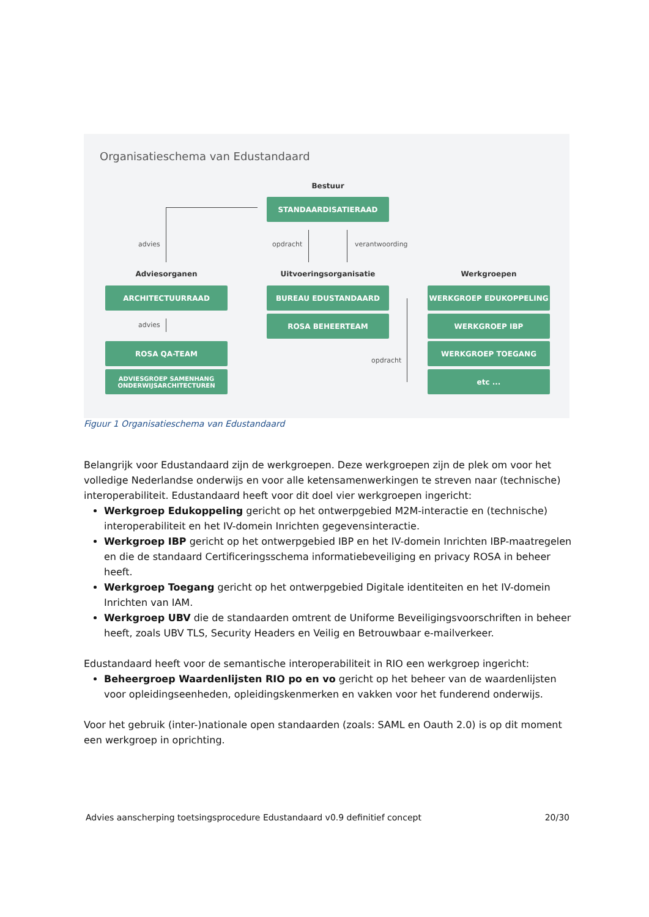Organisatieschema van Edustandaard
Bestuur
STANDAARDISATIERAAD
advies opdracht verantwoording
Adviesorganen Uitvoeringsorganisatie Werkgroepen
ARCHITECTUURRAAD BUREAU EDUSTANDAARD WERKGROEP EDUKOPPELING
advies
ROSA BEHEERTEAM WERKGROEP IBP
ROSA QA-TEAM
opdracht
WERKGROEP TOEGANG
ADVIESGROEP SAMENHANG
ONDERWIJSARCHITECTUREN
etc ...
Figuur 1 Organisatieschema van Edustandaard
Belangrijk voor Edustandaard zijn de werkgroepen. Deze werkgroepen zijn de plek om voor het volledige Nederlandse onderwijs en voor alle ketensamenwerkingen te streven naar (technische) interoperabiliteit. Edustandaard heeft voor dit doel vier werkgroepen ingericht:
Werkgroep Edukoppeling gericht op het ontwerpgebied M2M-interactie en (technische) interoperabiliteit en het IV-domein Inrichten gegevensinteractie.
Werkgroep IBP gericht op het ontwerpgebied IBP en het IV-domein Inrichten IBP-maatregelen en die de standaard Certificeringsschema informatiebeveiliging en privacy ROSA in beheer heeft.
Werkgroep Toegang gericht op het ontwerpgebied Digitale identiteiten en het IV-domein Inrichten van IAM.
Werkgroep UBV die de standaarden omtrent de Uniforme Beveiligingsvoorschriften in beheer heeft, zoals UBV TLS, Security Headers en Veilig en Betrouwbaar e-mailverkeer.
Edustandaard heeft voor de semantische interoperabiliteit in RIO een werkgroep ingericht:
Beheergroep Waardenlijsten RIO po en vo gericht op het beheer van de waardenlijsten voor opleidingseenheden, opleidingskenmerken en vakken voor het funderend onderwijs.
Voor het gebruik (inter-)nationale open standaarden (zoals: SAML en Oauth 2.0) is op dit moment een werkgroep in oprichting.
Advies aanscherping toetsingsprocedure Edustandaard v0.9 definitief concept 20/30